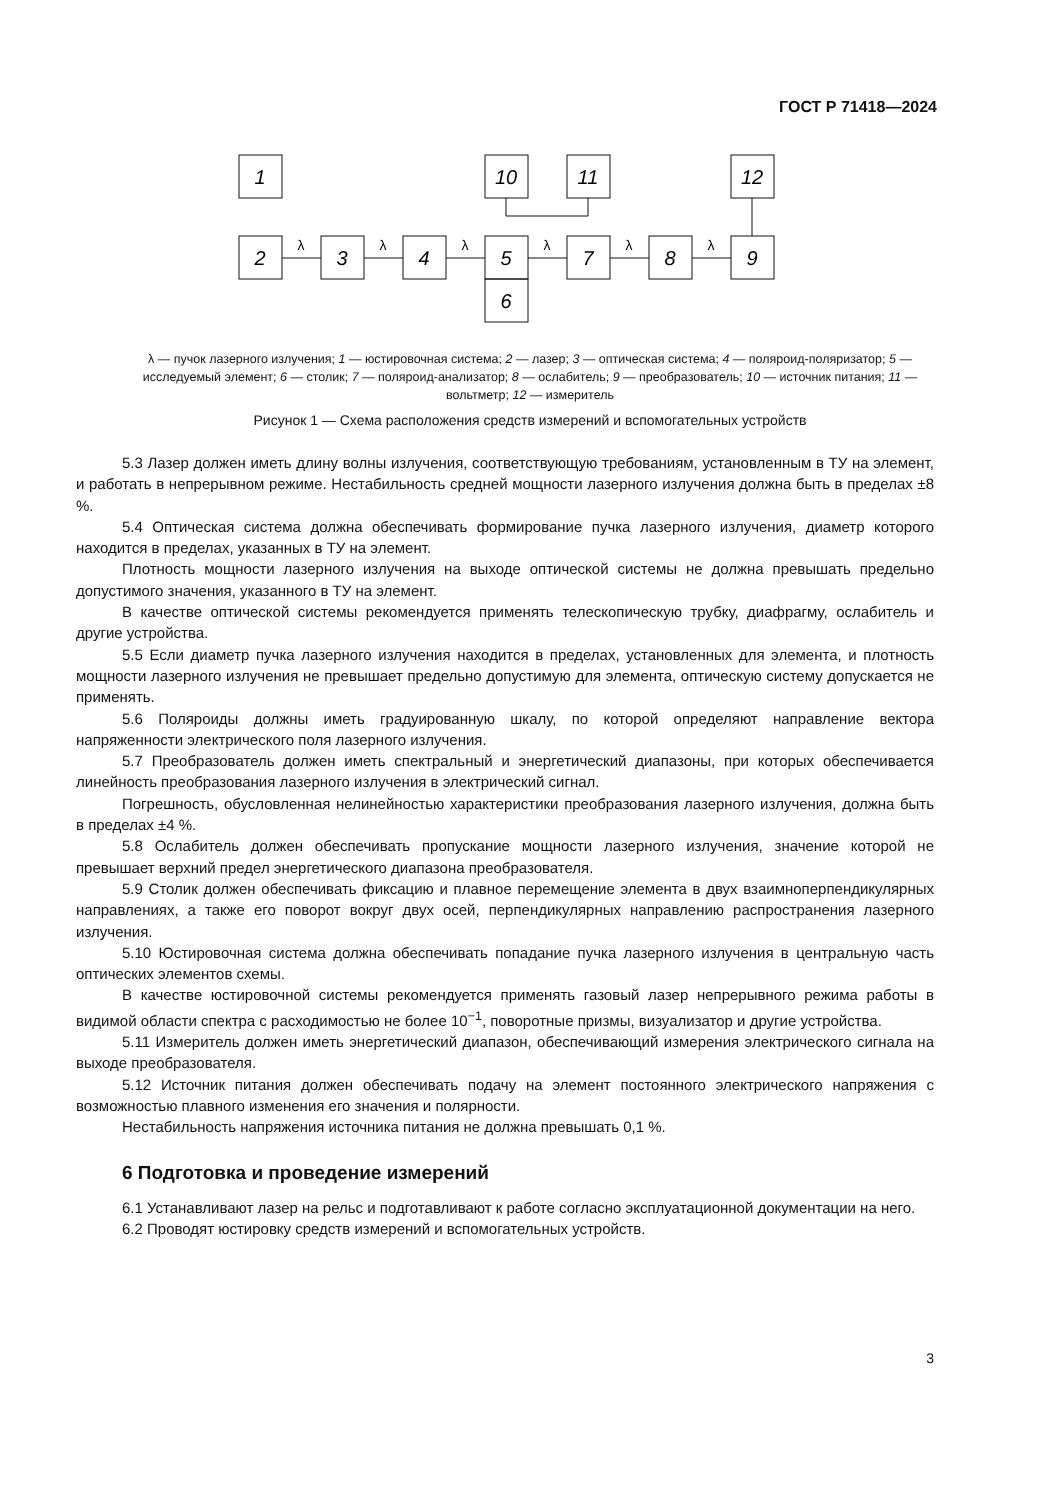ГОСТ Р 71418—2024
1
10
11
12
2
3
4
5
7
8
9
6
λ
λ
λ
λ
λ
λ
λ — пучок лазерного излучения; 1 — юстировочная система; 2 — лазер; 3 — оптическая система; 4 — поляроид-поляризатор; 5 — исследуемый элемент; 6 — столик; 7 — поляроид-анализатор; 8 — ослабитель; 9 — преобразователь; 10 — источник питания; 11 — вольтметр; 12 — измеритель
Рисунок 1 — Схема расположения средств измерений и вспомогательных устройств
5.3 Лазер должен иметь длину волны излучения, соответствующую требованиям, установленным в ТУ на элемент, и работать в непрерывном режиме. Нестабильность средней мощности лазерного излучения должна быть в пределах ±8 %.
5.4 Оптическая система должна обеспечивать формирование пучка лазерного излучения, диаметр которого находится в пределах, указанных в ТУ на элемент.
Плотность мощности лазерного излучения на выходе оптической системы не должна превышать предельно допустимого значения, указанного в ТУ на элемент.
В качестве оптической системы рекомендуется применять телескопическую трубку, диафрагму, ослабитель и другие устройства.
5.5 Если диаметр пучка лазерного излучения находится в пределах, установленных для элемента, и плотность мощности лазерного излучения не превышает предельно допустимую для элемента, оптическую систему допускается не применять.
5.6 Поляроиды должны иметь градуированную шкалу, по которой определяют направление вектора напряженности электрического поля лазерного излучения.
5.7 Преобразователь должен иметь спектральный и энергетический диапазоны, при которых обеспечивается линейность преобразования лазерного излучения в электрический сигнал.
Погрешность, обусловленная нелинейностью характеристики преобразования лазерного излучения, должна быть в пределах ±4 %.
5.8 Ослабитель должен обеспечивать пропускание мощности лазерного излучения, значение которой не превышает верхний предел энергетического диапазона преобразователя.
5.9 Столик должен обеспечивать фиксацию и плавное перемещение элемента в двух взаимноперпендикулярных направлениях, а также его поворот вокруг двух осей, перпендикулярных направлению распространения лазерного излучения.
5.10 Юстировочная система должна обеспечивать попадание пучка лазерного излучения в центральную часть оптических элементов схемы.
В качестве юстировочной системы рекомендуется применять газовый лазер непрерывного режима работы в видимой области спектра с расходимостью не более 10<sup>−1</sup>, поворотные призмы, визуализатор и другие устройства.
5.11 Измеритель должен иметь энергетический диапазон, обеспечивающий измерения электрического сигнала на выходе преобразователя.
5.12 Источник питания должен обеспечивать подачу на элемент постоянного электрического напряжения с возможностью плавного изменения его значения и полярности.
Нестабильность напряжения источника питания не должна превышать 0,1 %.
6 Подготовка и проведение измерений
6.1 Устанавливают лазер на рельс и подготавливают к работе согласно эксплуатационной документации на него.
6.2 Проводят юстировку средств измерений и вспомогательных устройств.
3